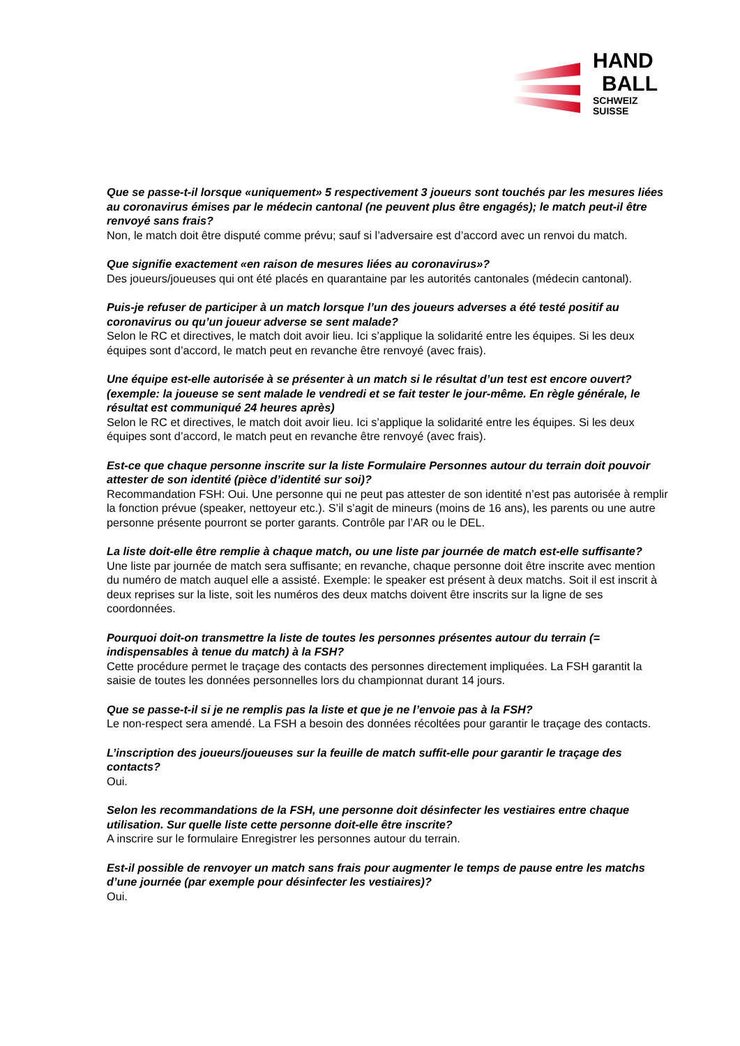HAND
BALL
SCHWEIZ
SUISSE
Que se passe-t-il lorsque «uniquement» 5 respectivement 3 joueurs sont touchés par les mesures liées au coronavirus émises par le médecin cantonal (ne peuvent plus être engagés); le match peut-il être renvoyé sans frais?
Non, le match doit être disputé comme prévu; sauf si l’adversaire est d’accord avec un renvoi du match.
Que signifie exactement «en raison de mesures liées au coronavirus»?
Des joueurs/joueuses qui ont été placés en quarantaine par les autorités cantonales (médecin cantonal).
Puis-je refuser de participer à un match lorsque l’un des joueurs adverses a été testé positif au coronavirus ou qu’un joueur adverse se sent malade?
Selon le RC et directives, le match doit avoir lieu. Ici s’applique la solidarité entre les équipes. Si les deux équipes sont d’accord, le match peut en revanche être renvoyé (avec frais).
Une équipe est-elle autorisée à se présenter à un match si le résultat d’un test est encore ouvert? (exemple: la joueuse se sent malade le vendredi et se fait tester le jour-même. En règle générale, le résultat est communiqué 24 heures après)
Selon le RC et directives, le match doit avoir lieu. Ici s’applique la solidarité entre les équipes. Si les deux équipes sont d’accord, le match peut en revanche être renvoyé (avec frais).
Est-ce que chaque personne inscrite sur la liste Formulaire Personnes autour du terrain doit pouvoir attester de son identité (pièce d’identité sur soi)?
Recommandation FSH: Oui. Une personne qui ne peut pas attester de son identité n’est pas autorisée à remplir la fonction prévue (speaker, nettoyeur etc.). S’il s’agit de mineurs (moins de 16 ans), les parents ou une autre personne présente pourront se porter garants. Contrôle par l’AR ou le DEL.
La liste doit-elle être remplie à chaque match, ou une liste par journée de match est-elle suffisante?
Une liste par journée de match sera suffisante; en revanche, chaque personne doit être inscrite avec mention du numéro de match auquel elle a assisté. Exemple: le speaker est présent à deux matchs. Soit il est inscrit à deux reprises sur la liste, soit les numéros des deux matchs doivent être inscrits sur la ligne de ses coordonnées.
Pourquoi doit-on transmettre la liste de toutes les personnes présentes autour du terrain (= indispensables à tenue du match) à la FSH?
Cette procédure permet le traçage des contacts des personnes directement impliquées. La FSH garantit la saisie de toutes les données personnelles lors du championnat durant 14 jours.
Que se passe-t-il si je ne remplis pas la liste et que je ne l’envoie pas à la FSH?
Le non-respect sera amendé. La FSH a besoin des données récoltées pour garantir le traçage des contacts.
L’inscription des joueurs/joueuses sur la feuille de match suffit-elle pour garantir le traçage des contacts?
Oui.
Selon les recommandations de la FSH, une personne doit désinfecter les vestiaires entre chaque utilisation. Sur quelle liste cette personne doit-elle être inscrite?
A inscrire sur le formulaire Enregistrer les personnes autour du terrain.
Est-il possible de renvoyer un match sans frais pour augmenter le temps de pause entre les matchs d’une journée (par exemple pour désinfecter les vestiaires)?
Oui.